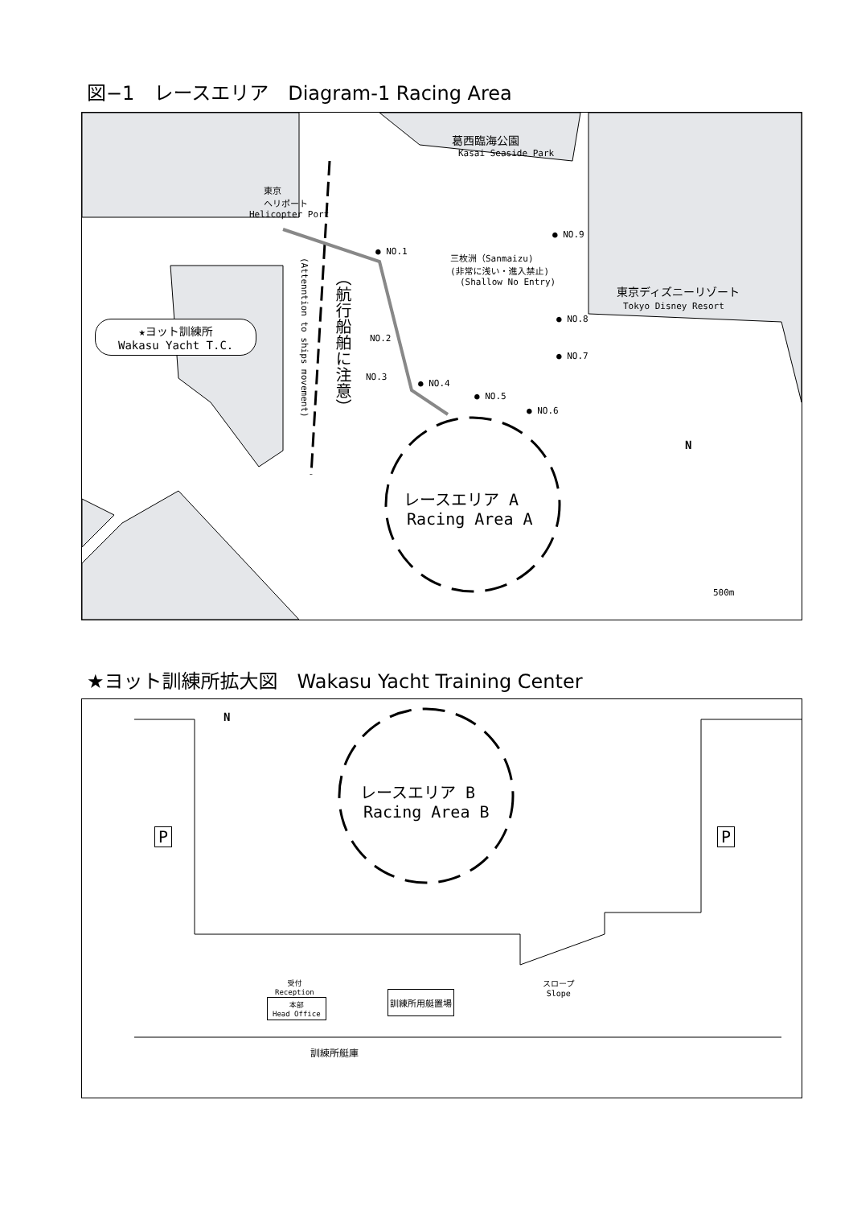図−1　レースエリア　Diagram-1 Racing Area
葛西臨海公園
Kasai Seaside Park
東京
ヘリポート
Helicopter Port
● NO.1
● NO.9
三枚洲（Sanmaizu)
(非常に浅い・進入禁止)
(Shallow No Entry)
東京ディズニーリゾート
Tokyo Disney Resort
● NO.8
● NO.7
NO.2
NO.3
● NO.4
● NO.5
● NO.6
（航行船舶に注意）
(Attenntion to ships movement)
★ヨット訓練所
Wakasu Yacht T.C.
レースエリア A
Racing Area A
N
500m
★ヨット訓練所拡大図　Wakasu Yacht Training Center
N
P P
レースエリア B
Racing Area B
受付
Reception
本部
Head Office
訓練所用艇置場
スロープ
Slope
訓練所艇庫